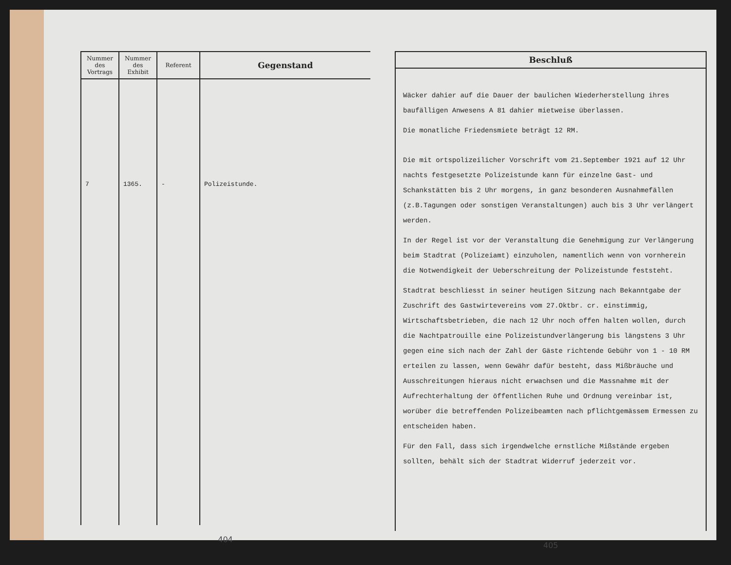| Nummer des Vortrags | Nummer des Exhibit | Referent | Gegenstand |
| --- | --- | --- | --- |
| 7 | 1365. | - | Polizeistunde. |
404
| Beschluß |
| --- |
| Wäcker dahier auf die Dauer der baulichen Wiederherstellung ihres baufälligen Anwesens A 81 dahier mietweise überlassen. Die monatliche Friedensmiete beträgt 12 RM. Die mit ortspolizeilicher Vorschrift vom 21.September 1921 auf 12 Uhr nachts festgesetzte Polizeistunde kann für einzelne Gast- und Schankstätten bis 2 Uhr morgens, in ganz besonderen Ausnahmefällen (z.B.Tagungen oder sonstigen Veranstaltungen) auch bis 3 Uhr verlängert werden. In der Regel ist vor der Veranstaltung die Genehmigung zur Verlängerung beim Stadtrat (Polizeiamt) einzuholen, namentlich wenn von vornherein die Notwendigkeit der Ueberschreitung der Polizeistunde feststeht. Stadtrat beschliesst in seiner heutigen Sitzung nach Bekanntgabe der Zuschrift des Gastwirtevereins vom 27.Oktbr. cr. einstimmig, Wirtschaftsbetrieben, die nach 12 Uhr noch offen halten wollen, durch die Nachtpatrouille eine Polizeistundverlängerung bis längstens 3 Uhr gegen eine sich nach der Zahl der Gäste richtende Gebühr von 1 - 10 RM erteilen zu lassen, wenn Gewähr dafür besteht, dass Mißbräuche und Ausschreitungen hieraus nicht erwachsen und die Massnahme mit der Aufrechterhaltung der öffentlichen Ruhe und Ordnung vereinbar ist, worüber die betreffenden Polizeibeamten nach pflichtgemässem Ermessen zu entscheiden haben. Für den Fall, dass sich irgendwelche ernstliche Mißstände ergeben sollten, behält sich der Stadtrat Widerruf jederzeit vor. |
405